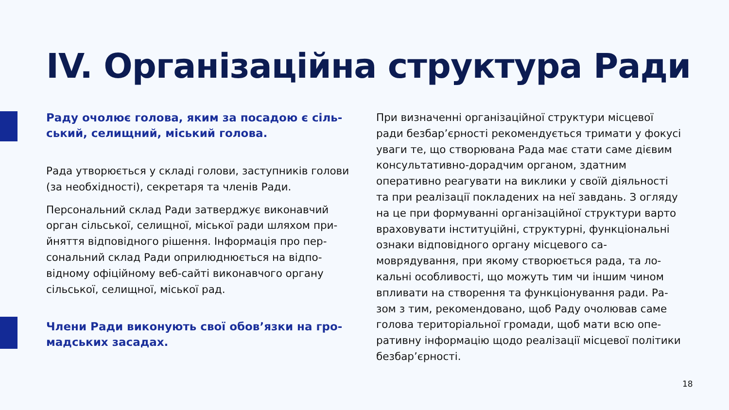IV. Організаційна структура Ради
Раду очолює голова, яким за посадою є сіль­ський, селищний, міський голова.
Рада утворюється у складі голови, заступників голо­ви (за необхідності), секретаря та членів Ради.
Персональний склад Ради затверджує виконавчий орган сільської, селищної, міської ради шляхом при­йняття відповідного рішення. Інформація про пер­сональний склад Ради оприлюднюється на відпо­відному офіційному веб-сайті виконавчого органу сільської, селищної, міської рад.
Члени Ради виконують свої обов’язки на гро­мадських засадах.
При визначенні організаційної структури місцевої ради безбар’єрності рекомендується тримати у фо­кусі уваги те, що створювана Рада має стати саме ді­євим консультативно-дорадчим органом, здатним оперативно реагувати на виклики у своїй діяльності та при реалізації покладених на неї завдань. З огля­ду на це при формуванні організаційної структури варто враховувати інституційні, структурні, функ­ціональні ознаки відповідного органу місцевого са­моврядування, при якому створюється рада, та ло­кальні особливості, що можуть тим чи іншим чином впливати на створення та функціонування ради. Ра­зом з тим, рекомендовано, щоб Раду очолював саме голова територіальної громади, щоб мати всю опе­ративну інформацію щодо реалізації місцевої полі­тики безбар’єрності.
18